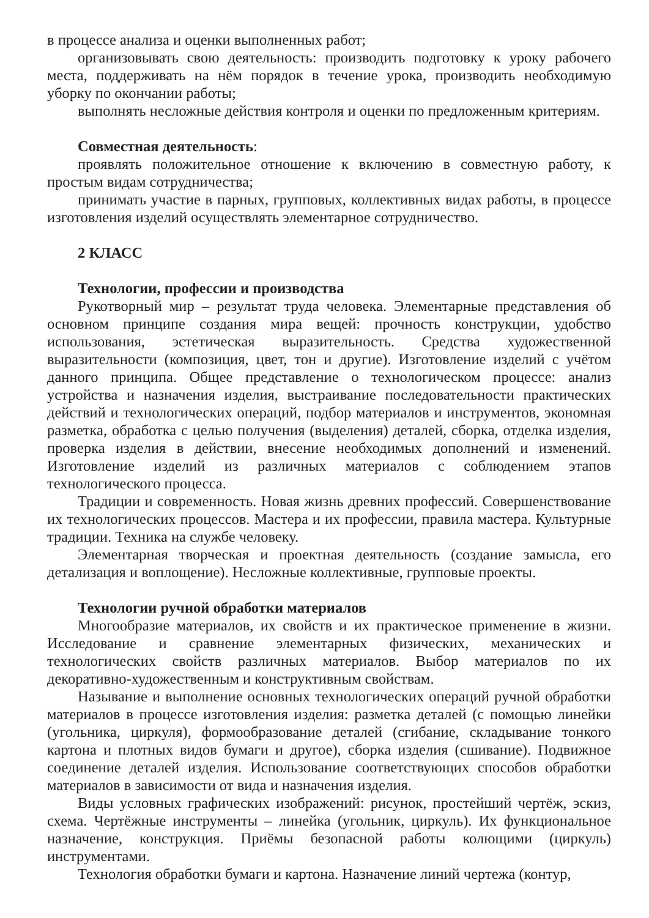в процессе анализа и оценки выполненных работ;
организовывать свою деятельность: производить подготовку к уроку рабочего места, поддерживать на нём порядок в течение урока, производить необходимую уборку по окончании работы;
выполнять несложные действия контроля и оценки по предложенным критериям.
Совместная деятельность:
проявлять положительное отношение к включению в совместную работу, к простым видам сотрудничества;
принимать участие в парных, групповых, коллективных видах работы, в процессе изготовления изделий осуществлять элементарное сотрудничество.
2 КЛАСС
Технологии, профессии и производства
Рукотворный мир – результат труда человека. Элементарные представления об основном принципе создания мира вещей: прочность конструкции, удобство использования, эстетическая выразительность. Средства художественной выразительности (композиция, цвет, тон и другие). Изготовление изделий с учётом данного принципа. Общее представление о технологическом процессе: анализ устройства и назначения изделия, выстраивание последовательности практических действий и технологических операций, подбор материалов и инструментов, экономная разметка, обработка с целью получения (выделения) деталей, сборка, отделка изделия, проверка изделия в действии, внесение необходимых дополнений и изменений. Изготовление изделий из различных материалов с соблюдением этапов технологического процесса.
Традиции и современность. Новая жизнь древних профессий. Совершенствование их технологических процессов. Мастера и их профессии, правила мастера. Культурные традиции. Техника на службе человеку.
Элементарная творческая и проектная деятельность (создание замысла, его детализация и воплощение). Несложные коллективные, групповые проекты.
Технологии ручной обработки материалов
Многообразие материалов, их свойств и их практическое применение в жизни. Исследование и сравнение элементарных физических, механических и технологических свойств различных материалов. Выбор материалов по их декоративно-художественным и конструктивным свойствам.
Называние и выполнение основных технологических операций ручной обработки материалов в процессе изготовления изделия: разметка деталей (с помощью линейки (угольника, циркуля), формообразование деталей (сгибание, складывание тонкого картона и плотных видов бумаги и другое), сборка изделия (сшивание). Подвижное соединение деталей изделия. Использование соответствующих способов обработки материалов в зависимости от вида и назначения изделия.
Виды условных графических изображений: рисунок, простейший чертёж, эскиз, схема. Чертёжные инструменты – линейка (угольник, циркуль). Их функциональное назначение, конструкция. Приёмы безопасной работы колющими (циркуль) инструментами.
Технология обработки бумаги и картона. Назначение линий чертежа (контур,